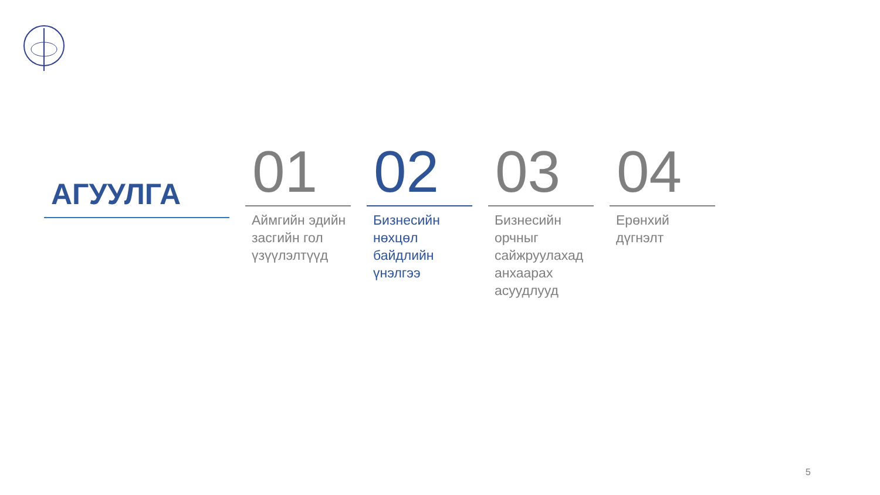АГУУЛГА
01
Аймгийн эдийн засгийн гол үзүүлэлтүүд
02
Бизнесийн нөхцөл байдлийн үнэлгээ
03
Бизнесийн орчныг сайжруулахад анхаарах асуудлууд
04
Ерөнхий дүгнэлт
5